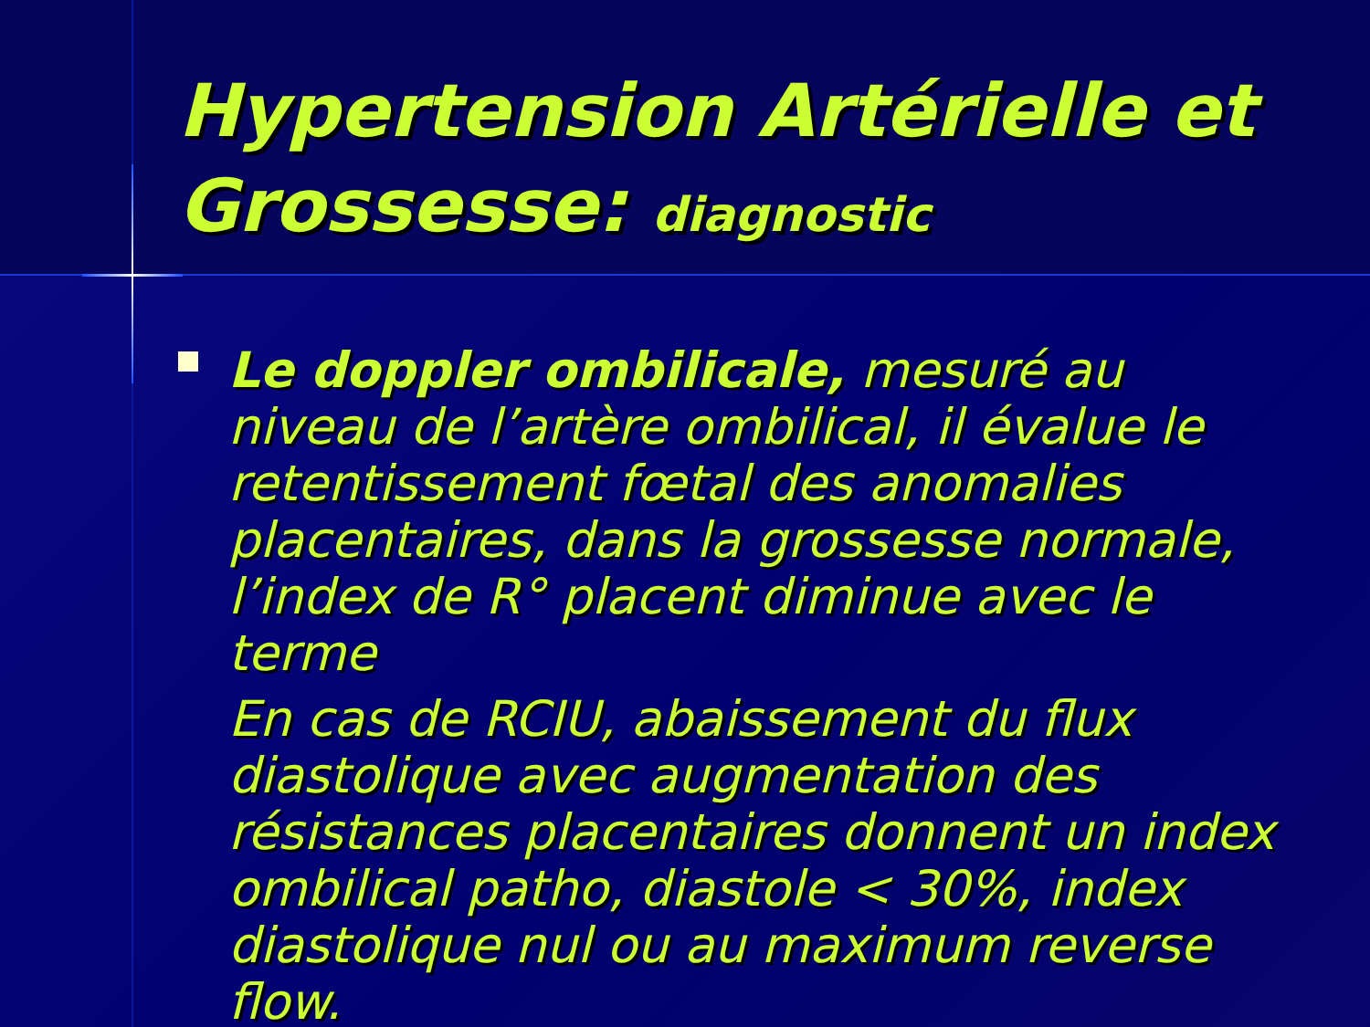Hypertension Artérielle et Grossesse: diagnostic
Le doppler ombilicale, mesuré au niveau de l’artère ombilical, il évalue le retentissement fœtal des anomalies placentaires, dans la grossesse normale, l’index de R° placent diminue avec le terme
En cas de RCIU, abaissement du flux diastolique avec augmentation des résistances placentaires donnent un index ombilical patho, diastole < 30%, index diastolique nul ou au maximum reverse flow.